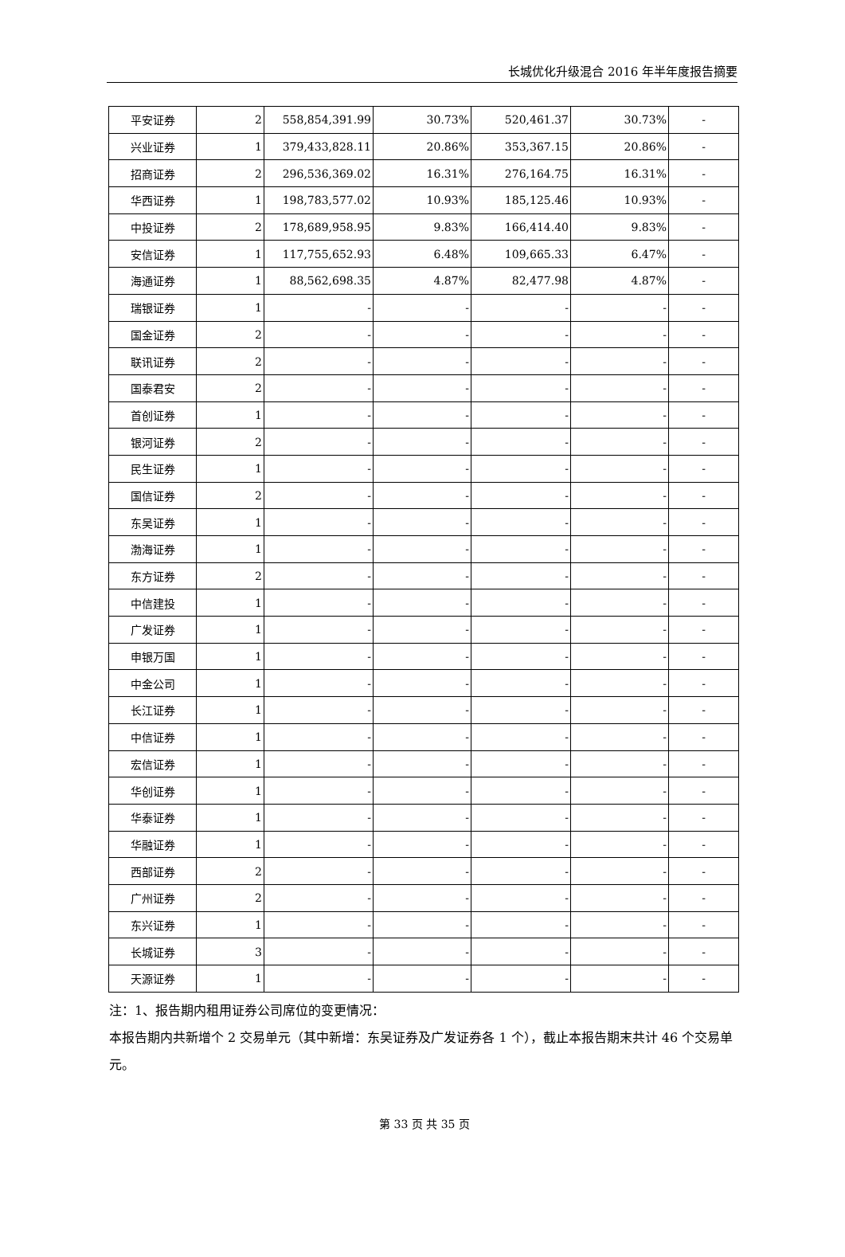长城优化升级混合 2016 年半年度报告摘要
| 平安证券 | 2 | 558,854,391.99 | 30.73% | 520,461.37 | 30.73% | - |
| 兴业证券 | 1 | 379,433,828.11 | 20.86% | 353,367.15 | 20.86% | - |
| 招商证券 | 2 | 296,536,369.02 | 16.31% | 276,164.75 | 16.31% | - |
| 华西证券 | 1 | 198,783,577.02 | 10.93% | 185,125.46 | 10.93% | - |
| 中投证券 | 2 | 178,689,958.95 | 9.83% | 166,414.40 | 9.83% | - |
| 安信证券 | 1 | 117,755,652.93 | 6.48% | 109,665.33 | 6.47% | - |
| 海通证券 | 1 | 88,562,698.35 | 4.87% | 82,477.98 | 4.87% | - |
| 瑞银证券 | 1 | - | - | - | - | - |
| 国金证券 | 2 | - | - | - | - | - |
| 联讯证券 | 2 | - | - | - | - | - |
| 国泰君安 | 2 | - | - | - | - | - |
| 首创证券 | 1 | - | - | - | - | - |
| 银河证券 | 2 | - | - | - | - | - |
| 民生证券 | 1 | - | - | - | - | - |
| 国信证券 | 2 | - | - | - | - | - |
| 东吴证券 | 1 | - | - | - | - | - |
| 渤海证券 | 1 | - | - | - | - | - |
| 东方证券 | 2 | - | - | - | - | - |
| 中信建投 | 1 | - | - | - | - | - |
| 广发证券 | 1 | - | - | - | - | - |
| 申银万国 | 1 | - | - | - | - | - |
| 中金公司 | 1 | - | - | - | - | - |
| 长江证券 | 1 | - | - | - | - | - |
| 中信证券 | 1 | - | - | - | - | - |
| 宏信证券 | 1 | - | - | - | - | - |
| 华创证券 | 1 | - | - | - | - | - |
| 华泰证券 | 1 | - | - | - | - | - |
| 华融证券 | 1 | - | - | - | - | - |
| 西部证券 | 2 | - | - | - | - | - |
| 广州证券 | 2 | - | - | - | - | - |
| 东兴证券 | 1 | - | - | - | - | - |
| 长城证券 | 3 | - | - | - | - | - |
| 天源证券 | 1 | - | - | - | - | - |
注：1、报告期内租用证券公司席位的变更情况：
本报告期内共新增个 2 交易单元（其中新增：东吴证券及广发证券各 1 个），截止本报告期末共计 46 个交易单元。
第 33 页 共 35 页